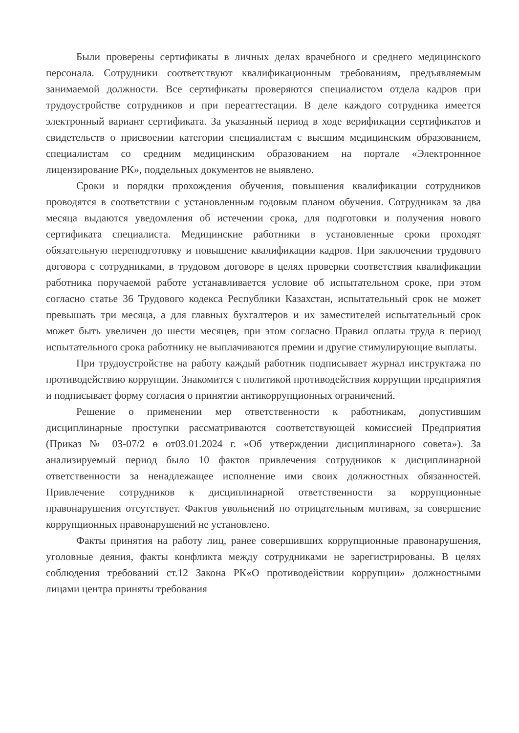Были проверены сертификаты в личных делах врачебного и среднего медицинского персонала. Сотрудники соответствуют квалификационным требованиям, предъявляемым занимаемой должности. Все сертификаты проверяются специалистом отдела кадров при трудоустройстве сотрудников и при переаттестации. В деле каждого сотрудника имеется электронный вариант сертификата. За указанный период в ходе верификации сертификатов и свидетельств о присвоении категории специалистам с высшим медицинским образованием, специалистам со средним медицинским образованием на портале «Электроннное лицензирование РК», поддельных документов не выявлено.
Сроки и порядки прохождения обучения, повышения квалификации сотрудников проводятся в соответствии с установленным годовым планом обучения. Сотрудникам за два месяца выдаются уведомления об истечении срока, для подготовки и получения нового сертификата специалиста. Медицинские работники в установленные сроки проходят обязательную переподготовку и повышение квалификации кадров. При заключении трудового договора с сотрудниками, в трудовом договоре в целях проверки соответствия квалификации работника поручаемой работе устанавливается условие об испытательном сроке, при этом согласно статье 36 Трудового кодекса Республики Казахстан, испытательный срок не может превышать три месяца, а для главных бухгалтеров и их заместителей испытательный срок может быть увеличен до шести месяцев, при этом согласно Правил оплаты труда в период испытательного срока работнику не выплачиваются премии и другие стимулирующие выплаты.
При трудоустройстве на работу каждый работник подписывает журнал инструктажа по противодействию коррупции. Знакомится с политикой противодействия коррупции предприятия и подписывает форму согласия о принятии антикоррупционных ограничений.
Решение о применении мер ответственности к работникам, допустившим дисциплинарные проступки рассматриваются соответствующей комиссией Предприятия (Приказ № 03-07/2 ө от03.01.2024 г. «Об утверждении дисциплинарного совета»). За анализируемый период было 10 фактов привлечения сотрудников к дисциплинарной ответственности за ненадлежащее исполнение ими своих должностных обязанностей. Привлечение сотрудников к дисциплинарной ответственности за коррупционные правонарушения отсутствует. Фактов увольнений по отрицательным мотивам, за совершение коррупционных правонарушений не установлено.
Факты принятия на работу лиц, ранее совершивших коррупционные правонарушения, уголовные деяния, факты конфликта между сотрудниками не зарегистрированы. В целях соблюдения требований ст.12 Закона РК«О противодействии коррупции» должностными лицами центра приняты требования